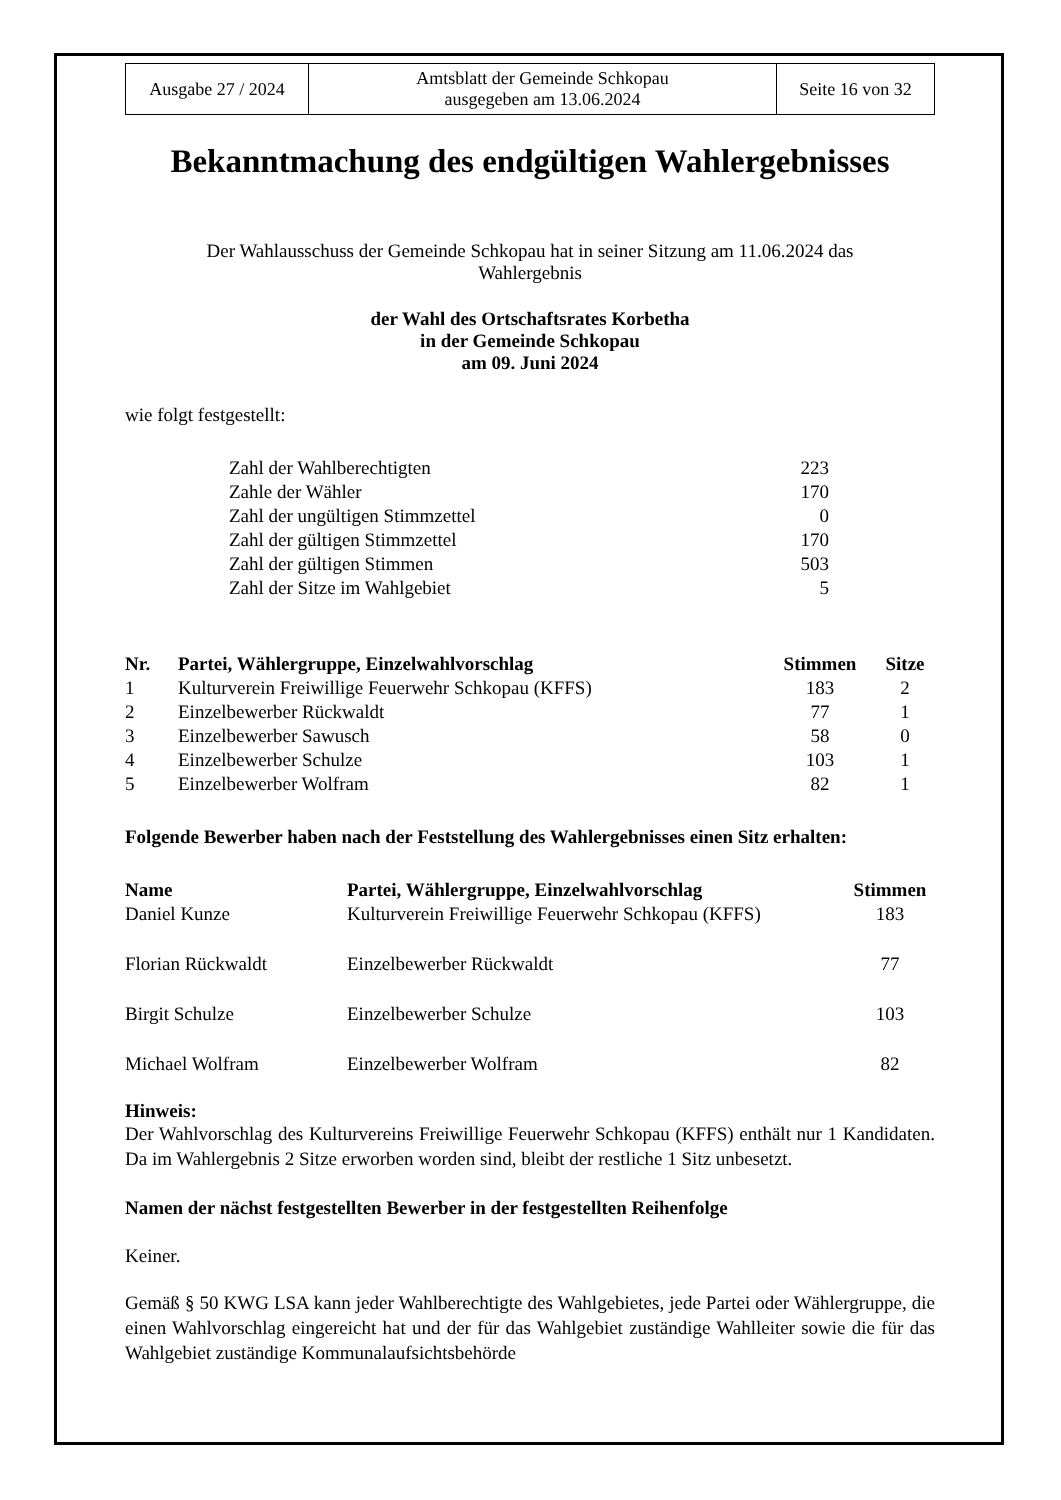| Ausgabe 27 / 2024 | Amtsblatt der Gemeinde Schkopau ausgegeben am 13.06.2024 | Seite 16 von 32 |
Bekanntmachung des endgültigen Wahlergebnisses
Der Wahlausschuss der Gemeinde Schkopau hat in seiner Sitzung am 11.06.2024 das
Wahlergebnis
der Wahl des Ortschaftsrates Korbetha
in der Gemeinde Schkopau
am 09. Juni 2024
wie folgt festgestellt:
| Zahl der Wahlberechtigten | 223 |
| Zahle der Wähler | 170 |
| Zahl der ungültigen Stimmzettel | 0 |
| Zahl der gültigen Stimmzettel | 170 |
| Zahl der gültigen Stimmen | 503 |
| Zahl der Sitze im Wahlgebiet | 5 |
| Nr. | Partei, Wählergruppe, Einzelwahlvorschlag | Stimmen | Sitze |
| --- | --- | --- | --- |
| 1 | Kulturverein Freiwillige Feuerwehr Schkopau (KFFS) | 183 | 2 |
| 2 | Einzelbewerber Rückwaldt | 77 | 1 |
| 3 | Einzelbewerber Sawusch | 58 | 0 |
| 4 | Einzelbewerber Schulze | 103 | 1 |
| 5 | Einzelbewerber Wolfram | 82 | 1 |
Folgende Bewerber haben nach der Feststellung des Wahlergebnisses einen Sitz erhalten:
| Name | Partei, Wählergruppe, Einzelwahlvorschlag | Stimmen |
| --- | --- | --- |
| Daniel Kunze | Kulturverein Freiwillige Feuerwehr Schkopau (KFFS) | 183 |
| Florian Rückwaldt | Einzelbewerber Rückwaldt | 77 |
| Birgit Schulze | Einzelbewerber Schulze | 103 |
| Michael Wolfram | Einzelbewerber Wolfram | 82 |
Hinweis:
Der Wahlvorschlag des Kulturvereins Freiwillige Feuerwehr Schkopau (KFFS) enthält nur 1 Kandidaten. Da im Wahlergebnis 2 Sitze erworben worden sind, bleibt der restliche 1 Sitz unbesetzt.
Namen der nächst festgestellten Bewerber in der festgestellten Reihenfolge
Keiner.
Gemäß § 50 KWG LSA kann jeder Wahlberechtigte des Wahlgebietes, jede Partei oder Wählergruppe, die einen Wahlvorschlag eingereicht hat und der für das Wahlgebiet zuständige Wahlleiter sowie die für das Wahlgebiet zuständige Kommunalaufsichtsbehörde